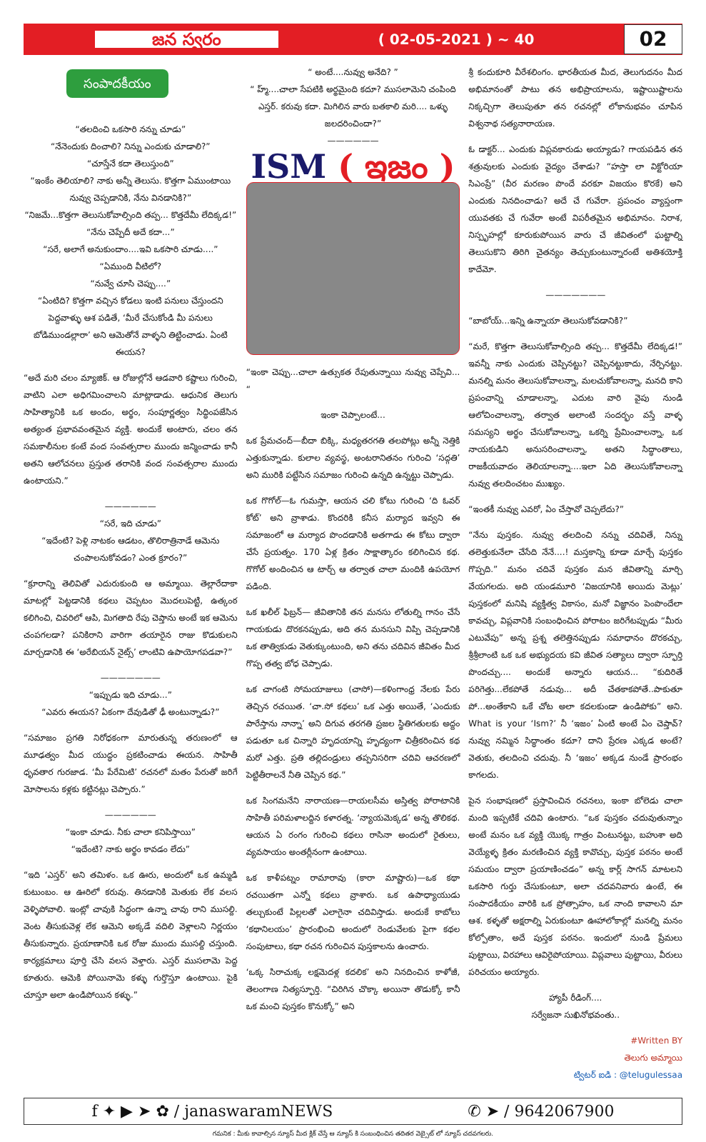జన స్వరం ( 02-05-2021 ) ~ 40 02
సంపాదకీయం
“తలదించి ఒకసారి నన్ను చూడు”
“నేనెందుకు దించాలి? నిన్ను ఎందుకు చూడాలి?”
“చూస్తేనే కదా తెలుస్తుంది”
“ఇంకేం తెలియాలి? నాకు అన్నీ తెలుసు. కొత్తగా ఏముంటాయి నువ్వు చెప్పడానికి, నేను వినడానికి?”
“నిజమే...కొత్తగా తెలుసుకోవాల్సింది తప్ప... కొత్తదేమీ లేదిక్కడ!”
“నేను చెప్పేదీ అదే కదా...”
“సరే, అలాగే అనుకుందాం....ఇవి ఒకసారి చూడు....”
“ఏముంది వీటిలో?
“నువ్వే చూసి చెప్పు....”
“ఏంటిది? కొత్తగా వచ్చిన కోడలు ఇంటి పనులు చేస్తుందని పెద్దవాళ్ళు ఆశ పడితే, ‘మీరే చేసుకోండి మీ పనులు బోడిముండల్లారా’ అని ఆమెతోనే వాళ్ళని తిట్టించాడు. ఏంటి ఈయన?
“అదే మరి చలం మ్యాజిక్. ఆ రోజుల్లోనే ఆడవారి కష్టాలు గురించి, వాటిని ఎలా అధిగమించాలని మాట్లాడాడు. ఆధునిక తెలుగు సాహిత్యానికి ఒక అందం, అర్థం, సంపూర్ణత్వం సిద్ధింపజేసిన అత్యంత ప్రభావవంతమైన వ్యక్తి. అందుకే అంటారు, చలం తన సమకాలీనుల కంటే వంద సంవత్సరాల ముందు జన్మించాడు కానీ అతని ఆలోచనలు ప్రస్తుత తరానికి వంద సంవత్సరాల ముందు ఉంటాయని.”
——————
“సరే, ఇది చూడు”
“ఇదేంటి? పెళ్లి నాటకం ఆడటం, తొలిరాత్రినాడే ఆమెను చంపాలనుకోవడం? ఎంత క్రూరం?”
“క్రూరాన్ని తెలివితో ఎదురుకుంది ఆ అమ్మాయి. తెల్లారేదాకా మాటల్లో పెట్టడానికి కథలు చెప్పటం మొదలుపెట్టి, ఉత్కంఠ కలిగించి, చివరిలో ఆపి, మిగతాది రేపు చెప్తాను అంటే ఇక ఆమెను చంపగలడా? పనికిరాని వారిగా తయారైన రాజు కొడుకులని మార్చడానికి ఈ ‘అరేబియన్ నైట్స్’ లాంటివి ఉపాయోగపడవా?”
———————
“ఇప్పుడు ఇది చూడు...”
“ఎవరు ఈయన? ఏకంగా దేవుడితో ఢీ అంటున్నాడు?”
“సమాజం ప్రగతి నిరోధకంగా మారుతున్న తరుణంలో ఆ మూఢత్వం మీద యుద్ధం ప్రకటించాడు ఈయన. సాహితీ ధృవతార గురజాడ. ‘మీ పేరేమిటి’ రచనలో మతం పేరుతో జరిగే మోసాలను కళ్లకు కట్టినట్లు చెప్పారు.”
——————
“ఇంకా చూడు. నీకు చాలా కనిపిస్తాయి”
“ఇదేంటి? నాకు అర్థం కావడం లేదు”
“ఇది ‘ఎస్తర్’ అని తమిళం. ఒక ఊరు, అందులో ఒక ఉమ్మడి కుటుంబం. ఆ ఊరిలో కరువు. తినడానికి మెతుకు లేక వలస వెళ్ళిపోవాలి. ఇంట్లో చావుకి సిద్ధంగా ఉన్నా చావు రాని ముసల్ది. వెంట తీసుకువెళ్ల లేక ఆమెని అక్కడే వదిలి వెళ్లాలని నిర్ణయం తీసుకున్నారు. ప్రయాణానికి ఒక రోజు ముందు ముసల్ది చస్తుంది. కార్యక్రమాలు పూర్తి చేసి వలస వెళ్తారు. ఎస్తర్ ముసలామె పెద్ద కూతురు. ఆమెకి పోయినామె కళ్ళు గుర్తొస్తూ ఉంటాయి. పైకి చూస్తూ అలా ఉండిపోయిన కళ్ళు.”
“ అంటే....నువ్వు అనేది? ”
“ హ్మ్....చాలా సేపటికి అర్థమైంది కదూ? ముసలామెని చంపింది ఎస్తర్. కరువు కదా. మిగిలిన వారు బతకాలి మరి.... ఒళ్ళు జలదరించిందా?”
——————
ISM ( ఇజం )
“ఇంకా చెప్పు...చాలా ఉత్సుకత రేపుతున్నాయి నువ్వు చెప్పేవి... “
ఇంకా చెప్పాలంటే...
ఒక ప్రేమచంద్—బీదా బిక్కి, మధ్యతరగతి తలపోట్లు అన్నీ నెత్తికి ఎత్తుకున్నాడు. కులాల వ్యవస్థ, అంటరానితనం గురించి ‘సద్గతి’ అని మురికి పట్టేసిన సమాజం గురించి ఉన్నది ఉన్నట్టు చెప్పాడు.
ఒక గొగోల్—ఓ గుమస్తా, ఆయన చలి కోటు గురించి ‘ది ఓవర్ కోట్’ అని వ్రాశాడు. కొందరికి కనీస మర్యాద ఇవ్వని ఈ సమాజంలో ఆ మర్యాద పొందడానికి అతగాడు ఈ కోటు ద్వారా చేసే ప్రయత్నం. 170 ఏళ్ల క్రితం సాక్షాత్కారం కలిగించిన కథ. గొగోల్ అందించిన ఆ టార్చ్ ఆ తర్వాత చాలా మందికి ఉపయోగ పడింది.
ఒక ఖలీల్ ఫిబ్రన్— జీవితానికి తన మనసు లోతుల్ని గానం చేసే గాయకుడు దొరకనప్పుడు, అది తన మనసుని విప్పి చెప్పడానికి ఒక తాత్వికుడు వెతుక్కుంటుంది, అని తను చదివిన జీవితం మీద గొప్ప తత్వ బోధ చెప్పాడు.
ఒక చాగంటి సోమయాజులు (చాసో)—కళింగాంధ్ర నేలకు పేరు తెచ్చిన రచయిత. ‘చా.సో కథలు’ ఒక ఎత్తు అయితే, ‘ఎందుకు పారేస్తాను నాన్నా’ అని దిగువ తరగతి ప్రజల స్థితిగతులకు అద్దం పడుతూ ఒక చిన్నారి హృదయాన్ని హృద్యంగా చిత్రీకరించిన కథ మరో ఎత్తు. ప్రతి తల్లిదండ్రులు తప్పనిసరిగా చదివి ఆచరణలో పెట్టితీరాలనే నీతి చెప్పిన కథ.”
ఒక సింగమనేని నారాయణ—రాయలసీమ అస్తిత్వ పోరాటానికి సాహితీ పరిమళాలద్దిన కళారత్న. ‘న్యాయమెక్కడ’ అన్న తొలికథ. ఆయన ఏ రంగం గురించి కథలు రాసినా అందులో రైతులు, వ్యవసాయం అంతర్లీనంగా ఉంటాయి.
ఒక కాళీపట్నం రామారావు (కారా మాష్టారు)—ఒక కథా రచయితగా ఎన్నో కథలు వ్రాశారు. ఒక ఉపాధ్యాయుడు తల్చుకుంటే పిల్లలతో ఎలాగైనా చదివిస్తాడు. అందుకే కాబోలు ‘కథానిలయం’ ప్రారంభించి అందులో రెండువేలకు పైగా కథల సంపుటాలు, కథా రచన గురించిన పుస్తకాలను ఉంచారు.
‘ఒక్క సిరాచుక్క లక్షమెదళ్ల కదలిక’ అని నినదించిన కాళోజీ, తెలంగాణ నిత్యస్ఫూర్తి. “చిరిగిన చొక్కా అయినా తొడుక్కో కానీ ఒక మంచి పుస్తకం కొనుక్కో” అని
శ్రీ కందుకూరి వీరేశలింగం. భారతీయత మీద, తెలుగుదనం మీద అభిమానంతో పాటు తన అభిప్రాయాలను, ఇష్టాయిష్టాలను నిక్కచ్చిగా తెలుపుతూ తన రచనల్లో లోకానుభవం చూపిన విశ్వనాథ సత్యనారాయణ.
ఓ డాక్టర్... ఎందుకు విప్లవకారుడు అయ్యాడు? గాయపడిన తన శత్రువులకు ఎందుకు వైద్యం చేశాడు? “హస్తా లా విక్టోరియా సిఎంప్రే” (వీర మరణం పొందే వరకూ విజయం కొరకే) అని ఎందుకు నినదించాడు? అదే చే గువేరా. ప్రపంచం వ్యాప్తంగా యువతకు చే గువేరా అంటే విపరీతమైన అభిమానం. నిరాశ, నిస్పృహల్లో కూరుకుపోయిన వారు చే జీవితంలో ఘట్టాల్ని తెలుసుకొని తిరిగి చైతన్యం తెచ్చుకుంటున్నారంటే అతిశయోక్తి కాదేమో.
———————
“బాబోయ్...ఇన్ని ఉన్నాయా తెలుసుకోవడానికి?”
“మరే, కొత్తగా తెలుసుకోవాల్సింది తప్ప... కొత్తదేమీ లేదిక్కడ!” ఇవన్నీ నాకు ఎందుకు చెప్పినట్టు? చెప్పినట్టుకాదు, నేర్పినట్టు. మనల్ని మనం తెలుసుకోవాలన్నా, మలచుకోవాలన్నా, మనది కాని ప్రపంచాన్ని చూడాలన్నా, ఎదుట వారి వైపు నుండి ఆలోచించాలన్నా, తర్వాత అలాంటి సందర్భం వస్తే వాళ్ళ సమస్యని అర్థం చేసుకోవాలన్నా, ఒకర్ని ప్రేమించాలన్నా, ఒక నాయకుడిని అనుసరించాలన్నా, అతని సిద్ధాంతాలు, రాజకీయవాదం తెలియాలన్నా....ఇలా ఏది తెలుసుకోవాలన్నా నువ్వు తలదించటం ముఖ్యం.
“ఇంతకీ నువ్వు ఎవరో, ఏం చేస్తావో చెప్పలేదు?”
“నేను పుస్తకం. నువ్వు తలదించి నన్ను చదివితే, నిన్ను తలెత్తుకునేలా చేసేది నేనే....! మస్తకాన్ని కూడా మార్చే పుస్తకం గొప్పది.” మనం చదివే పుస్తకం మన జీవితాన్ని మార్చి వేయగలదు. అది యండమూరి ‘విజయానికి అయిదు మెట్లు’ పుస్తకంలో మనిషి వ్యక్తిత్వ వికాసం, మనో విజ్ఞానం పెంపొందేలా కావచ్చు, విప్లవానికి సంబంధించిన పోరాటం జరిగేటప్పుడు “మీరు ఎటువేపు” అన్న ప్రశ్న తలెత్తినప్పుడు సమాధానం దొరకచ్చు, శ్రీశ్రీలాంటి ఒక ఒక అభ్యుదయ కవి జీవిత సత్యాలు ద్వారా స్ఫూర్తి పొందచ్చు.... అందుకే అన్నారు ఆయన... “కుదిరితే పరిగెత్తు...లేకపోతే నడువు... అదీ చేతకాకపోతే..పాకుతూ పో...అంతేకాని ఒకే చోట అలా కదలకుండా ఉండిపోకు” అని. What is your ‘Ism?’ నీ ‘ఇజం’ ఏంటి అంటే ఏం చెప్తావ్? నువ్వు నమ్మిన సిద్ధాంతం కదూ? దాని ప్రేరణ ఎక్కడ అంటే? వెతుకు, తలదించి చదువు. నీ ‘ఇజం’ అక్కడ నుండే ప్రారంభం కాగలదు.
పైన సంభాషణలో ప్రస్తావించిన రచనలు, ఇంకా బోలెడు చాలా మంది ఇప్పటికే చదివి ఉంటారు. “ఒక పుస్తకం చదువుతున్నాం అంటే మనం ఒక వ్యక్తి యొక్క గాత్రం వింటునట్టు, బహుశా అది వెయ్యేళ్ళ క్రితం మరణించిన వ్యక్తి కావొచ్చు, పుస్తక పఠనం అంటే సమయం ద్వారా ప్రయాణించడం” అన్న కార్ల్ సాగన్ మాటలని ఒకసారి గుర్తు చేసుకుంటూ, అలా చదవనివారు ఉంటే, ఈ సంపాదకీయం వారికి ఒక ప్రోత్సాహం, ఒక నాంది కావాలని మా ఆశ. కళ్ళతో అక్షరాల్ని ఏరుకుంటూ ఊహాలోకాల్లో మనల్ని మనం కోల్పోతాం, అదే పుస్తక పఠనం. ఇందులో నుండి ప్రేమలు పుట్టాయి, విరహాలు ఆవిరైపోయాయి. విప్లవాలు పుట్టాయి, వీరులు పరిచయం అయ్యారు.
హ్యాపీ రీడింగ్....
సర్వేజనా సుఖినోభవంతు..
#Written BY
తెలుగు అమ్మాయి
ట్విటర్ ఐడి : @telugulessaa
f ✦ ▶ ➤ ✿ / janaswaramNEWS ✆ ➤ / 9642067900
గమనిక : మీకు కావాల్సిన న్యూస్ మీద క్లిక్ చేస్తే ఆ న్యూస్ కి సంబంధించిన తదితర వెబ్సైట్ లో న్యూస్ చదవగలరు.